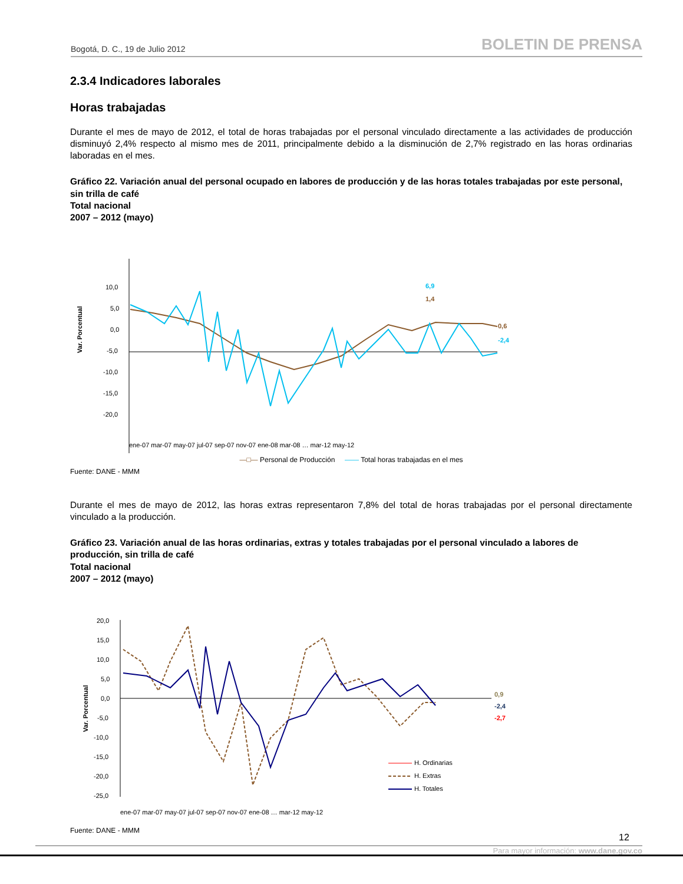Bogotá, D. C., 19 de Julio 2012 BOLETIN DE PRENSA
2.3.4 Indicadores laborales
Horas trabajadas
Durante el mes de mayo de 2012, el total de horas trabajadas por el personal vinculado directamente a las actividades de producción disminuyó 2,4% respecto al mismo mes de 2011, principalmente debido a la disminución de 2,7% registrado en las horas ordinarias laboradas en el mes.
Gráfico 22. Variación anual del personal ocupado en labores de producción y de las horas totales trabajadas por este personal, sin trilla de café
Total nacional
2007 – 2012 (mayo)
Var. Porcentual
10,0
5,0
0,0
-5,0
-10,0
-15,0
-20,0
0,6
-2,4
6,9
1,4
ene-07 mar-07 may-07 jul-07 sep-07 nov-07 ene-08 mar-08 … mar-12 may-12
—□— Personal de Producción —— Total horas trabajadas en el mes
Fuente: DANE - MMM
Durante el mes de mayo de 2012, las horas extras representaron 7,8% del total de horas trabajadas por el personal directamente vinculado a la producción.
Gráfico 23. Variación anual de las horas ordinarias, extras y totales trabajadas por el personal vinculado a labores de producción, sin trilla de café
Total nacional
2007 – 2012 (mayo)
Var. Porcentual
20,0
15,0
10,0
5,0
0,0
-5,0
-10,0
-15,0
-20,0
-25,0
0,9
-2,4
-2,7
H. Ordinarias
H. Extras
H. Totales
ene-07 mar-07 may-07 jul-07 sep-07 nov-07 ene-08 … mar-12 may-12
Fuente: DANE - MMM
12
Para mayor información: www.dane.gov.co